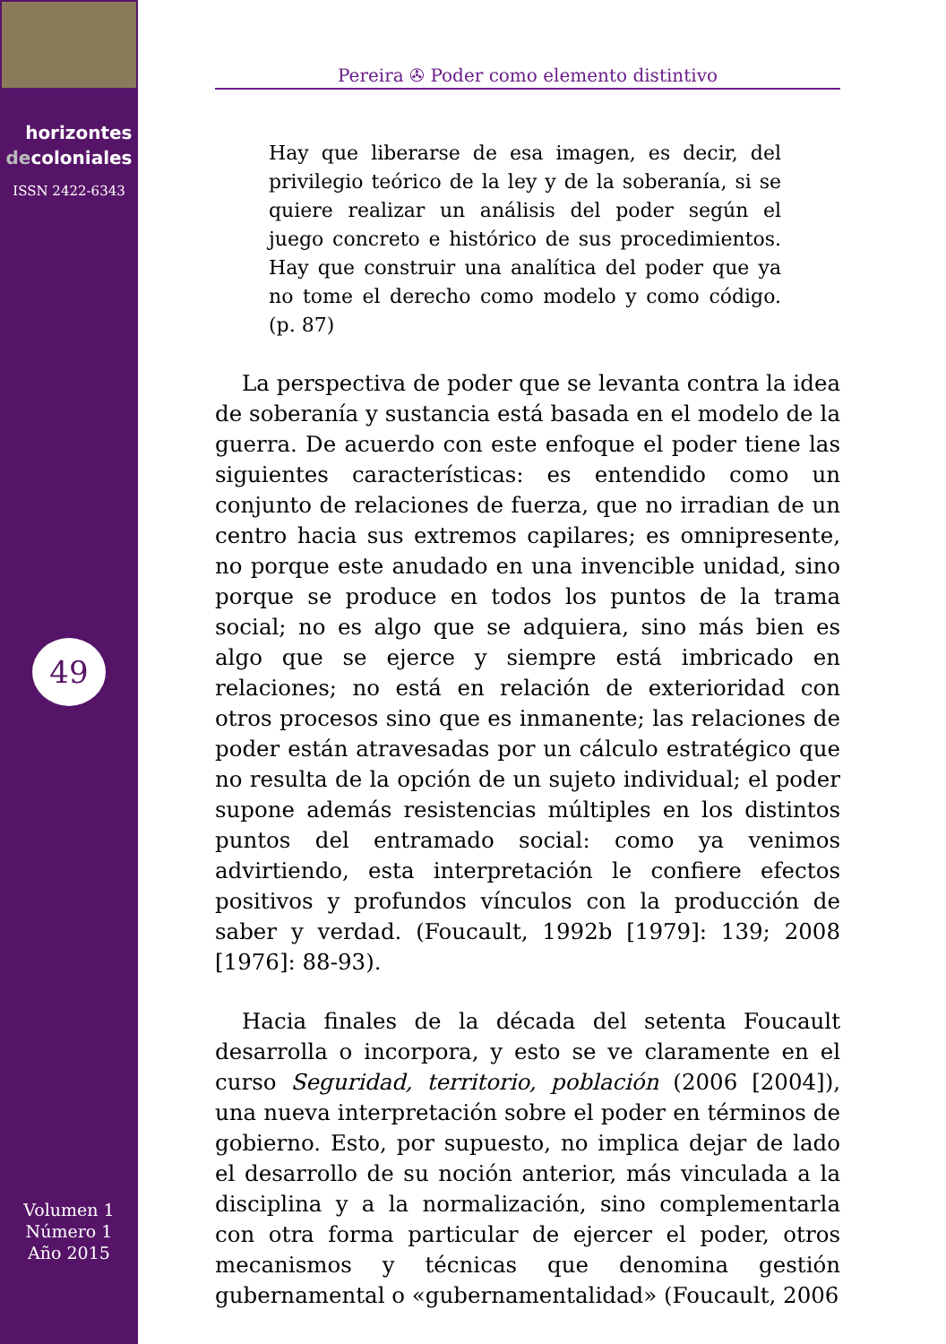horizontes
decoloniales
ISSN 2422-6343
49
Volumen 1
Número 1
Año 2015
Pereira ✇ Poder como elemento distintivo
Hay que liberarse de esa imagen, es decir, del privilegio teórico de la ley y de la soberanía, si se quiere realizar un análisis del poder según el juego concreto e histórico de sus procedimientos. Hay que construir una analítica del poder que ya no tome el derecho como modelo y como código. (p. 87)
La perspectiva de poder que se levanta contra la idea de soberanía y sustancia está basada en el modelo de la guerra. De acuerdo con este enfoque el poder tiene las siguientes características: es entendido como un conjunto de relaciones de fuerza, que no irradian de un centro hacia sus extremos capilares; es omnipresente, no porque este anudado en una invencible unidad, sino porque se produce en todos los puntos de la trama social; no es algo que se adquiera, sino más bien es algo que se ejerce y siempre está imbricado en relaciones; no está en relación de exterioridad con otros procesos sino que es inmanente; las relaciones de poder están atravesadas por un cálculo estratégico que no resulta de la opción de un sujeto individual; el poder supone además resistencias múltiples en los distintos puntos del entramado social: como ya venimos advirtiendo, esta interpretación le confiere efectos positivos y profundos vínculos con la producción de saber y verdad. (Foucault, 1992b [1979]: 139; 2008 [1976]: 88-93).
Hacia finales de la década del setenta Foucault desarrolla o incorpora, y esto se ve claramente en el curso Seguridad, territorio, población (2006 [2004]), una nueva interpretación sobre el poder en términos de gobierno. Esto, por supuesto, no implica dejar de lado el desarrollo de su noción anterior, más vinculada a la disciplina y a la normalización, sino complementarla con otra forma particular de ejercer el poder, otros mecanismos y técnicas que denomina gestión gubernamental o «gubernamentalidad» (Foucault, 2006